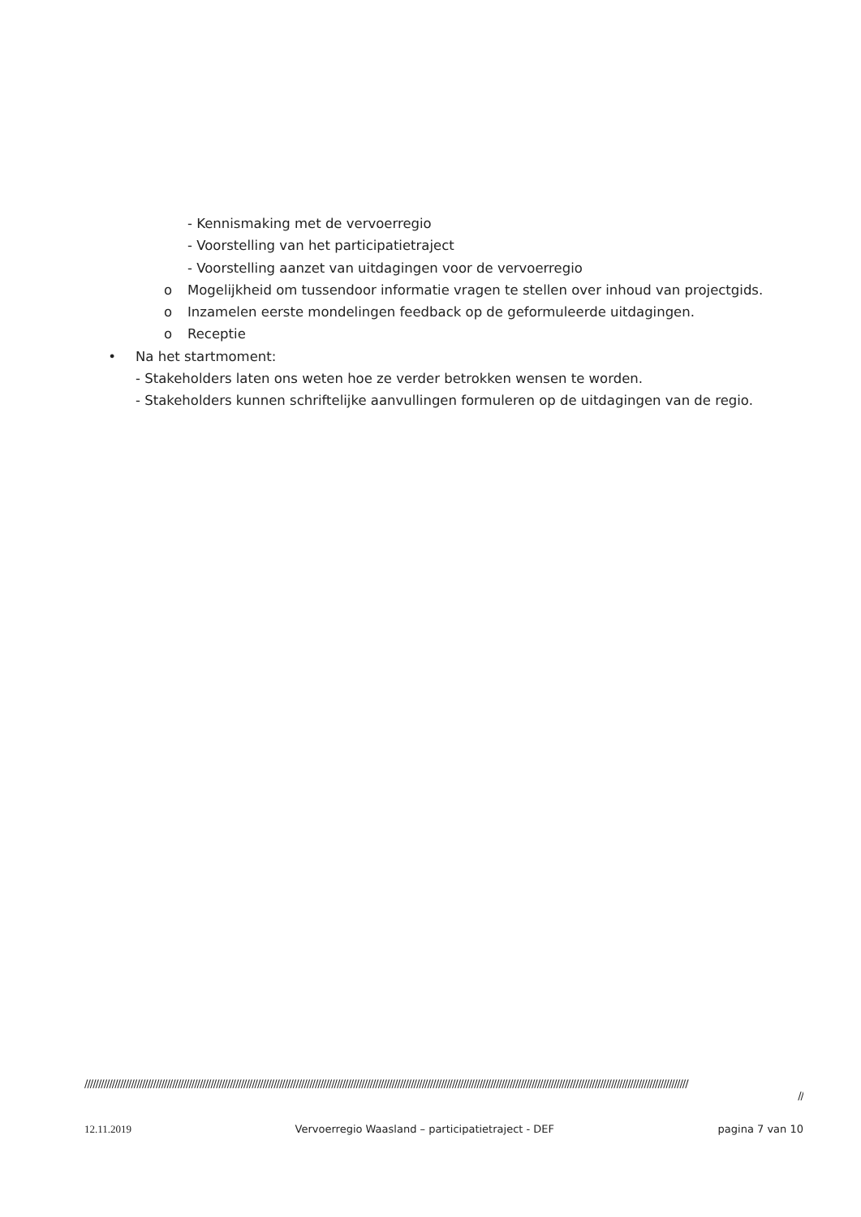- Kennismaking met de vervoerregio
- Voorstelling van het participatietraject
- Voorstelling aanzet van uitdagingen voor de vervoerregio
o Mogelijkheid om tussendoor informatie vragen te stellen over inhoud van projectgids.
o Inzamelen eerste mondelingen feedback op de geformuleerde uitdagingen.
o Receptie
• Na het startmoment:
- Stakeholders laten ons weten hoe ze verder betrokken wensen te worden.
- Stakeholders kunnen schriftelijke aanvullingen formuleren op de uitdagingen van de regio.
////////////////////////////////////////////////////////////////////////////////////////////////////////////////////////////////////////////////////////////////////////////////////////////////////////////////////////////
//
12.11.2019 Vervoerregio Waasland – participatietraject - DEF pagina 7 van 10